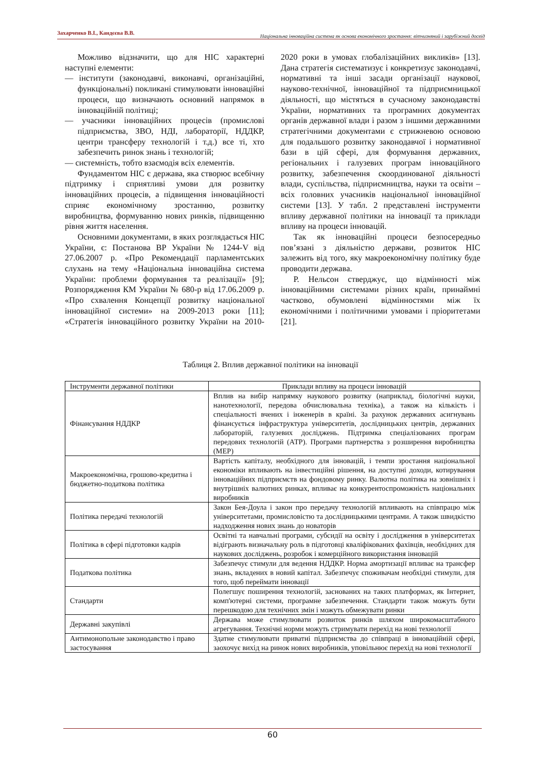Захарченко В.І., Кандєєва В.В. Національна інноваційна система як основа економічного зростання: вітчизняний і зарубіжний досвід
Можливо відзначити, що для НІС характерні наступні елементи:
— інститути (законодавчі, виконавчі, організаційні, функціональні) покликані стимулювати інноваційні процеси, що визначають основний напрямок в інноваційній політиці;
— учасники інноваційних процесів (промислові підприємства, ЗВО, НДІ, лабораторії, НДДКР, центри трансферу технологій і т.д.) все ті, хто забезпечить ринок знань і технологій;
— системність, тобто взаємодія всіх елементів.
Фундаментом НІС є держава, яка створює всебічну підтримку і сприятливі умови для розвитку інноваційних процесів, а підвищення інноваційності сприяє економічному зростанню, розвитку виробництва, формуванню нових ринків, підвищенню рівня життя населення.
Основними документами, в яких розглядається НІС України, є: Постанова ВР України № 1244-V від 27.06.2007 р. «Про Рекомендації парламентських слухань на тему «Національна інноваційна система України: проблеми формування та реалізації» [9]; Розпорядження КМ України № 680-р від 17.06.2009 р. «Про схвалення Концепції розвитку національної інноваційної системи» на 2009-2013 роки [11]; «Стратегія інноваційного розвитку України на 2010-2020 роки в умовах глобалізаційних викликів» [13]. Дана стратегія систематизує і конкретизує законодавчі, нормативні та інші засади організації наукової, науково-технічної, інноваційної та підприємницької діяльності, що містяться в сучасному законодавстві України, нормативних та програмних документах органів державної влади і разом з іншими державними стратегічними документами є стрижневою основою для подальшого розвитку законодавчої і нормативної бази в цій сфері, для формування державних, регіональних і галузевих програм інноваційного розвитку, забезпечення скоординованої діяльності влади, суспільства, підприємництва, науки та освіти – всіх головних учасників національної інноваційної системи [13]. У табл. 2 представлені інструменти впливу державної політики на інновації та приклади впливу на процеси інновацій.
Так як інноваційні процеси безпосередньо пов’язані з діяльністю держави, розвиток НІС залежить від того, яку макроекономічну політику буде проводити держава.
Р. Нельсон стверджує, що відмінності між інноваційними системами різних країн, принаймні частково, обумовлені відмінностями між їх економічними і політичними умовами і пріоритетами [21].
Таблиця 2. Вплив державної політики на інновації
| Інструменти державної політики | Приклади впливу на процеси інновацій |
| --- | --- |
| Фінансування НДДКР | Вплив на вибір напрямку наукового розвитку (наприклад, біологічні науки, нанотехнології, передова обчислювальна техніка), а також на кількість і спеціальності вчених і інженерів в країні. За рахунок державних асигнувань фінансується інфраструктура університетів, дослідницьких центрів, державних лабораторій, галузевих досліджень. Підтримка спеціалізованих програм передових технологій (АТР). Програми партнерства з розширення виробництва (МЕР) |
| Макроекономічна, грошово-кредитна і бюджетно-податкова політика | Вартість капіталу, необхідного для інновацій, і темпи зростання національної економіки впливають на інвестиційні рішення, на доступні доходи, котирування інноваційних підприємств на фондовому ринку. Валютна політика на зовнішніх і внутрішніх валютних ринках, впливає на конкурентоспроможність національних виробників |
| Політика передачі технологій | Закон Бея-Доула і закон про передачу технологій впливають на співпрацю між університетами, промисловістю та дослідницькими центрами. А також швидкістю надходження нових знань до новаторів |
| Політика в сфері підготовки кадрів | Освітні та навчальні програми, субсидії на освіту і дослідження в університетах відіграють визначальну роль в підготовці кваліфікованих фахівців, необхідних для наукових досліджень, розробок і комерційного використання інновацій |
| Податкова політика | Забезпечує стимули для ведення НДДКР. Норма амортизації впливає на трансфер знань, вкладених в новий капітал. Забезпечує споживачам необхідні стимули, для того, щоб переймати інновації |
| Стандарти | Полегшує поширення технологій, заснованих на таких платформах, як Інтернет, комп'ютерні системи, програмне забезпечення. Стандарти також можуть бути перешкодою для технічних змін і можуть обмежувати ринки |
| Державні закупівлі | Держава може стимулювати розвиток ринків шляхом широкомасштабного агрегування. Технічні норми можуть стримувати перехід на нові технології |
| Антимонопольне законодавство і право застосування | Здатне стимулювати приватні підприємства до співпраці в інноваційній сфері, заохочує вихід на ринок нових виробників, уповільнює перехід на нові технології |
60